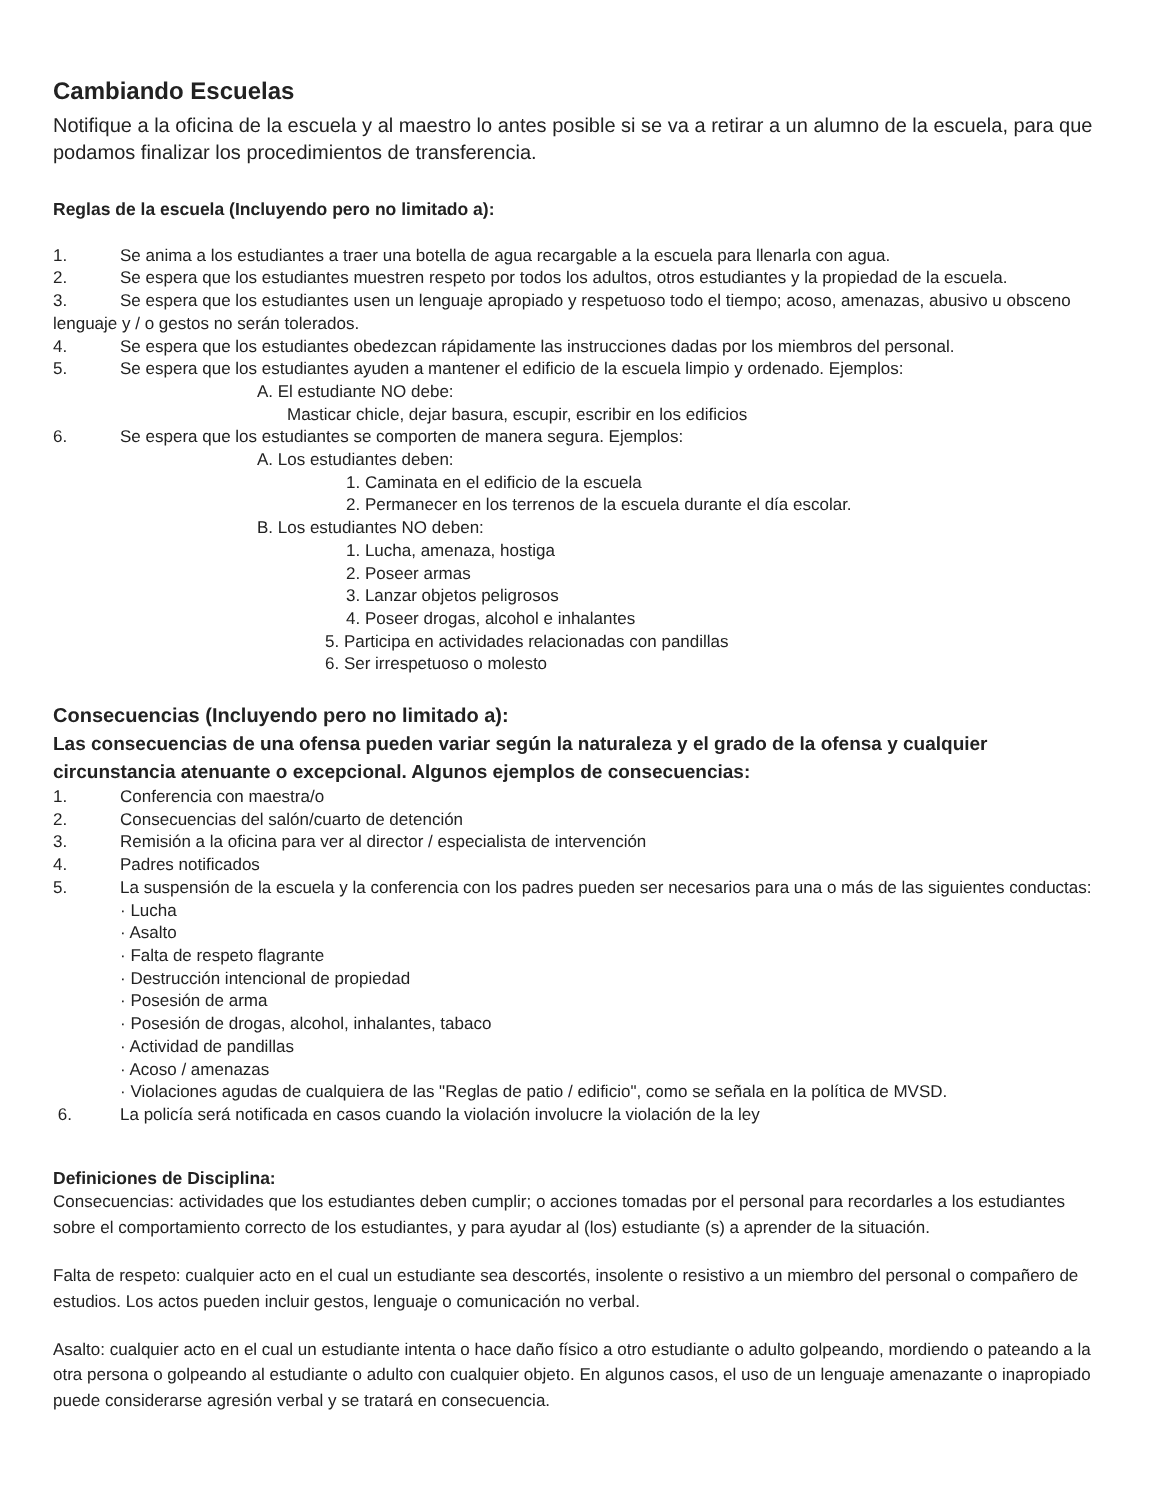Cambiando Escuelas
Notifique a la oficina de la escuela y al maestro lo antes posible si se va a retirar a un alumno de la escuela, para que podamos finalizar los procedimientos de transferencia.
Reglas de la escuela (Incluyendo pero no limitado a):
1. Se anima a los estudiantes a traer una botella de agua recargable a la escuela para llenarla con agua.
2. Se espera que los estudiantes muestren respeto por todos los adultos, otros estudiantes y la propiedad de la escuela.
3. Se espera que los estudiantes usen un lenguaje apropiado y respetuoso todo el tiempo; acoso, amenazas, abusivo u obsceno lenguaje y / o gestos no serán tolerados.
4. Se espera que los estudiantes obedezcan rápidamente las instrucciones dadas por los miembros del personal.
5. Se espera que los estudiantes ayuden a mantener el edificio de la escuela limpio y ordenado. Ejemplos:
A. El estudiante NO debe:
Masticar chicle, dejar basura, escupir, escribir en los edificios
6. Se espera que los estudiantes se comporten de manera segura. Ejemplos:
A. Los estudiantes deben:
1. Caminata en el edificio de la escuela
2. Permanecer en los terrenos de la escuela durante el día escolar.
B. Los estudiantes NO deben:
1. Lucha, amenaza, hostiga
2. Poseer armas
3. Lanzar objetos peligrosos
4. Poseer drogas, alcohol e inhalantes
5. Participa en actividades relacionadas con pandillas
6. Ser irrespetuoso o molesto
Consecuencias (Incluyendo pero no limitado a):
Las consecuencias de una ofensa pueden variar según la naturaleza y el grado de la ofensa y cualquier circunstancia atenuante o excepcional. Algunos ejemplos de consecuencias:
1. Conferencia con maestra/o
2. Consecuencias del salón/cuarto de detención
3. Remisión a la oficina para ver al director / especialista de intervención
4. Padres notificados
5. La suspensión de la escuela y la conferencia con los padres pueden ser necesarios para una o más de las siguientes conductas:
· Lucha
· Asalto
· Falta de respeto flagrante
· Destrucción intencional de propiedad
· Posesión de arma
· Posesión de drogas, alcohol, inhalantes, tabaco
· Actividad de pandillas
· Acoso / amenazas
· Violaciones agudas de cualquiera de las "Reglas de patio / edificio", como se señala en la política de MVSD.
6. La policía será notificada en casos cuando la violación involucre la violación de la ley
Definiciones de Disciplina:
Consecuencias: actividades que los estudiantes deben cumplir; o acciones tomadas por el personal para recordarles a los estudiantes sobre el comportamiento correcto de los estudiantes, y para ayudar al (los) estudiante (s) a aprender de la situación.
Falta de respeto: cualquier acto en el cual un estudiante sea descortés, insolente o resistivo a un miembro del personal o compañero de estudios. Los actos pueden incluir gestos, lenguaje o comunicación no verbal.
Asalto: cualquier acto en el cual un estudiante intenta o hace daño físico a otro estudiante o adulto golpeando, mordiendo o pateando a la otra persona o golpeando al estudiante o adulto con cualquier objeto. En algunos casos, el uso de un lenguaje amenazante o inapropiado puede considerarse agresión verbal y se tratará en consecuencia.